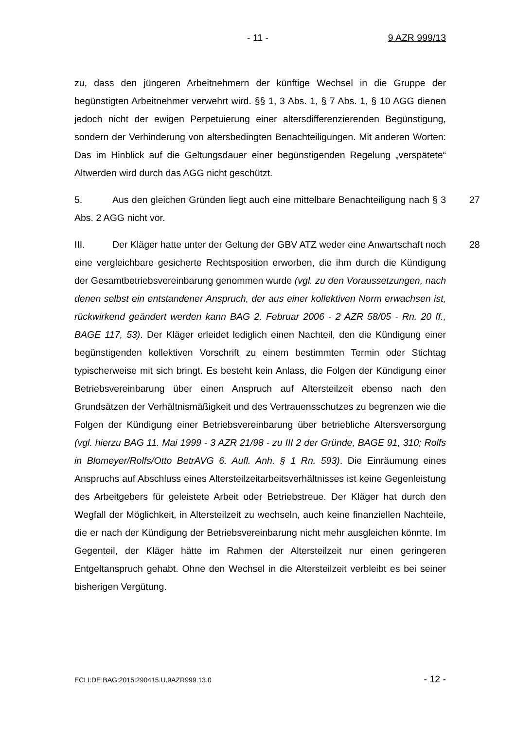- 11 - 9 AZR 999/13
zu, dass den jüngeren Arbeitnehmern der künftige Wechsel in die Gruppe der begünstigten Arbeitnehmer verwehrt wird. §§ 1, 3 Abs. 1, § 7 Abs. 1, § 10 AGG dienen jedoch nicht der ewigen Perpetuierung einer altersdifferenzierenden Begünstigung, sondern der Verhinderung von altersbedingten Benachteiligungen. Mit anderen Worten: Das im Hinblick auf die Geltungsdauer einer begünstigenden Regelung „verspätete“ Altwerden wird durch das AGG nicht geschützt.
5. Aus den gleichen Gründen liegt auch eine mittelbare Benachteiligung nach § 3 Abs. 2 AGG nicht vor. 27
III. Der Kläger hatte unter der Geltung der GBV ATZ weder eine Anwartschaft noch eine vergleichbare gesicherte Rechtsposition erworben, die ihm durch die Kündigung der Gesamtbetriebsvereinbarung genommen wurde (vgl. zu den Voraussetzungen, nach denen selbst ein entstandener Anspruch, der aus einer kollektiven Norm erwachsen ist, rückwirkend geändert werden kann BAG 2. Februar 2006 - 2 AZR 58/05 - Rn. 20 ff., BAGE 117, 53). Der Kläger erleidet lediglich einen Nachteil, den die Kündigung einer begünstigenden kollektiven Vorschrift zu einem bestimmten Termin oder Stichtag typischerweise mit sich bringt. Es besteht kein Anlass, die Folgen der Kündigung einer Betriebsvereinbarung über einen Anspruch auf Altersteilzeit ebenso nach den Grundsätzen der Verhältnismäßigkeit und des Vertrauensschutzes zu begrenzen wie die Folgen der Kündigung einer Betriebsvereinbarung über betriebliche Altersversorgung (vgl. hierzu BAG 11. Mai 1999 - 3 AZR 21/98 - zu III 2 der Gründe, BAGE 91, 310; Rolfs in Blomeyer/Rolfs/Otto BetrAVG 6. Aufl. Anh. § 1 Rn. 593). Die Einräumung eines Anspruchs auf Abschluss eines Altersteilzeitarbeitsverhältnisses ist keine Gegenleistung des Arbeitgebers für geleistete Arbeit oder Betriebstreue. Der Kläger hat durch den Wegfall der Möglichkeit, in Altersteilzeit zu wechseln, auch keine finanziellen Nachteile, die er nach der Kündigung der Betriebsvereinbarung nicht mehr ausgleichen könnte. Im Gegenteil, der Kläger hätte im Rahmen der Altersteilzeit nur einen geringeren Entgeltanspruch gehabt. Ohne den Wechsel in die Altersteilzeit verbleibt es bei seiner bisherigen Vergütung. 28
ECLI:DE:BAG:2015:290415.U.9AZR999.13.0 - 12 -